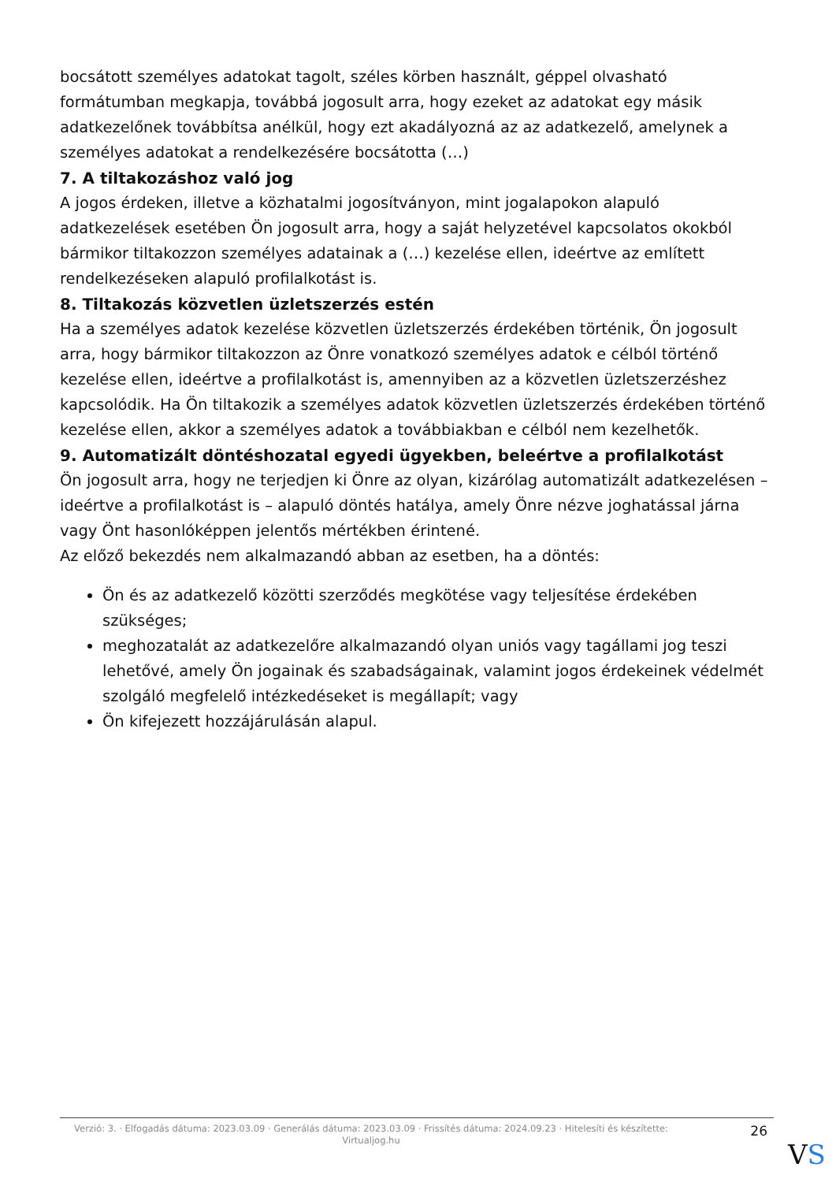bocsátott személyes adatokat tagolt, széles körben használt, géppel olvasható formátumban megkapja, továbbá jogosult arra, hogy ezeket az adatokat egy másik adatkezelőnek továbbítsa anélkül, hogy ezt akadályozná az az adatkezelő, amelynek a személyes adatokat a rendelkezésére bocsátotta (…)
7. A tiltakozáshoz való jog
A jogos érdeken, illetve a közhatalmi jogosítványon, mint jogalapokon alapuló adatkezelések esetében Ön jogosult arra, hogy a saját helyzetével kapcsolatos okokból bármikor tiltakozzon személyes adatainak a (…) kezelése ellen, ideértve az említett rendelkezéseken alapuló profilalkotást is.
8. Tiltakozás közvetlen üzletszerzés estén
Ha a személyes adatok kezelése közvetlen üzletszerzés érdekében történik, Ön jogosult arra, hogy bármikor tiltakozzon az Önre vonatkozó személyes adatok e célból történő kezelése ellen, ideértve a profilalkotást is, amennyiben az a közvetlen üzletszerzéshez kapcsolódik. Ha Ön tiltakozik a személyes adatok közvetlen üzletszerzés érdekében történő kezelése ellen, akkor a személyes adatok a továbbiakban e célból nem kezelhetők.
9. Automatizált döntéshozatal egyedi ügyekben, beleértve a profilalkotást
Ön jogosult arra, hogy ne terjedjen ki Önre az olyan, kizárólag automatizált adatkezelésen – ideértve a profilalkotást is – alapuló döntés hatálya, amely Önre nézve joghatással járna vagy Önt hasonlóképpen jelentős mértékben érintené.
Az előző bekezdés nem alkalmazandó abban az esetben, ha a döntés:
Ön és az adatkezelő közötti szerződés megkötése vagy teljesítése érdekében szükséges;
meghozatalát az adatkezelőre alkalmazandó olyan uniós vagy tagállami jog teszi lehetővé, amely Ön jogainak és szabadságainak, valamint jogos érdekeinek védelmét szolgáló megfelelő intézkedéseket is megállapít; vagy
Ön kifejezett hozzájárulásán alapul.
Verzió: 3. · Elfogadás dátuma: 2023.03.09 · Generálás dátuma: 2023.03.09 · Frissítés dátuma: 2024.09.23 · Hitelesíti és készítette: Virtualjog.hu
26
VS